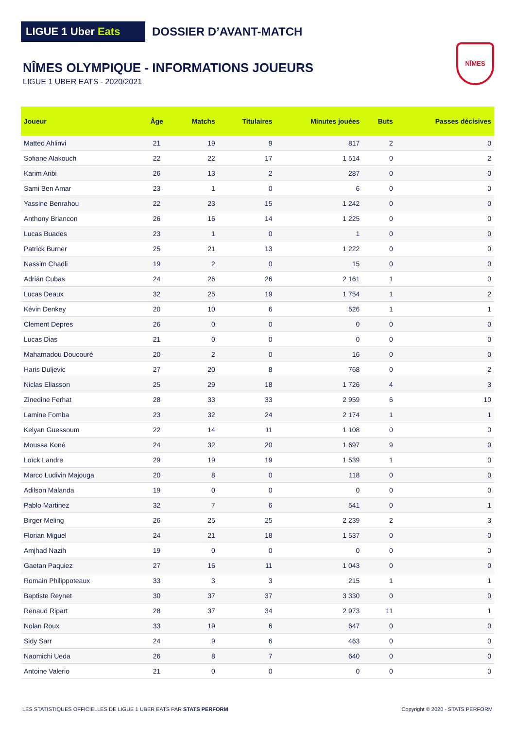LIGUE 1 Uber Eats
DOSSIER D’AVANT-MATCH
NÎMES OLYMPIQUE - INFORMATIONS JOUEURS
LIGUE 1 UBER EATS - 2020/2021
NÎMES
| Joueur | Âge | Matchs | Titulaires | Minutes jouées | Buts | Passes décisives |
| --- | --- | --- | --- | --- | --- | --- |
| Matteo Ahlinvi | 21 | 19 | 9 | 817 | 2 | 0 |
| Sofiane Alakouch | 22 | 22 | 17 | 1 514 | 0 | 2 |
| Karim Aribi | 26 | 13 | 2 | 287 | 0 | 0 |
| Sami Ben Amar | 23 | 1 | 0 | 6 | 0 | 0 |
| Yassine Benrahou | 22 | 23 | 15 | 1 242 | 0 | 0 |
| Anthony Briancon | 26 | 16 | 14 | 1 225 | 0 | 0 |
| Lucas Buades | 23 | 1 | 0 | 1 | 0 | 0 |
| Patrick Burner | 25 | 21 | 13 | 1 222 | 0 | 0 |
| Nassim Chadli | 19 | 2 | 0 | 15 | 0 | 0 |
| Adrián Cubas | 24 | 26 | 26 | 2 161 | 1 | 0 |
| Lucas Deaux | 32 | 25 | 19 | 1 754 | 1 | 2 |
| Kévin Denkey | 20 | 10 | 6 | 526 | 1 | 1 |
| Clement Depres | 26 | 0 | 0 | 0 | 0 | 0 |
| Lucas Dias | 21 | 0 | 0 | 0 | 0 | 0 |
| Mahamadou Doucouré | 20 | 2 | 0 | 16 | 0 | 0 |
| Haris Duljevic | 27 | 20 | 8 | 768 | 0 | 2 |
| Niclas Eliasson | 25 | 29 | 18 | 1 726 | 4 | 3 |
| Zinedine Ferhat | 28 | 33 | 33 | 2 959 | 6 | 10 |
| Lamine Fomba | 23 | 32 | 24 | 2 174 | 1 | 1 |
| Kelyan Guessoum | 22 | 14 | 11 | 1 108 | 0 | 0 |
| Moussa Koné | 24 | 32 | 20 | 1 697 | 9 | 0 |
| Loïck Landre | 29 | 19 | 19 | 1 539 | 1 | 0 |
| Marco Ludivin Majouga | 20 | 8 | 0 | 118 | 0 | 0 |
| Adilson Malanda | 19 | 0 | 0 | 0 | 0 | 0 |
| Pablo Martinez | 32 | 7 | 6 | 541 | 0 | 1 |
| Birger Meling | 26 | 25 | 25 | 2 239 | 2 | 3 |
| Florian Miguel | 24 | 21 | 18 | 1 537 | 0 | 0 |
| Amjhad Nazih | 19 | 0 | 0 | 0 | 0 | 0 |
| Gaetan Paquiez | 27 | 16 | 11 | 1 043 | 0 | 0 |
| Romain Philippoteaux | 33 | 3 | 3 | 215 | 1 | 1 |
| Baptiste Reynet | 30 | 37 | 37 | 3 330 | 0 | 0 |
| Renaud Ripart | 28 | 37 | 34 | 2 973 | 11 | 1 |
| Nolan Roux | 33 | 19 | 6 | 647 | 0 | 0 |
| Sidy Sarr | 24 | 9 | 6 | 463 | 0 | 0 |
| Naomichi Ueda | 26 | 8 | 7 | 640 | 0 | 0 |
| Antoine Valerio | 21 | 0 | 0 | 0 | 0 | 0 |
LES STATISTIQUES OFFICIELLES DE LIGUE 1 UBER EATS PAR STATS PERFORM
Copyright © 2020 - STATS PERFORM